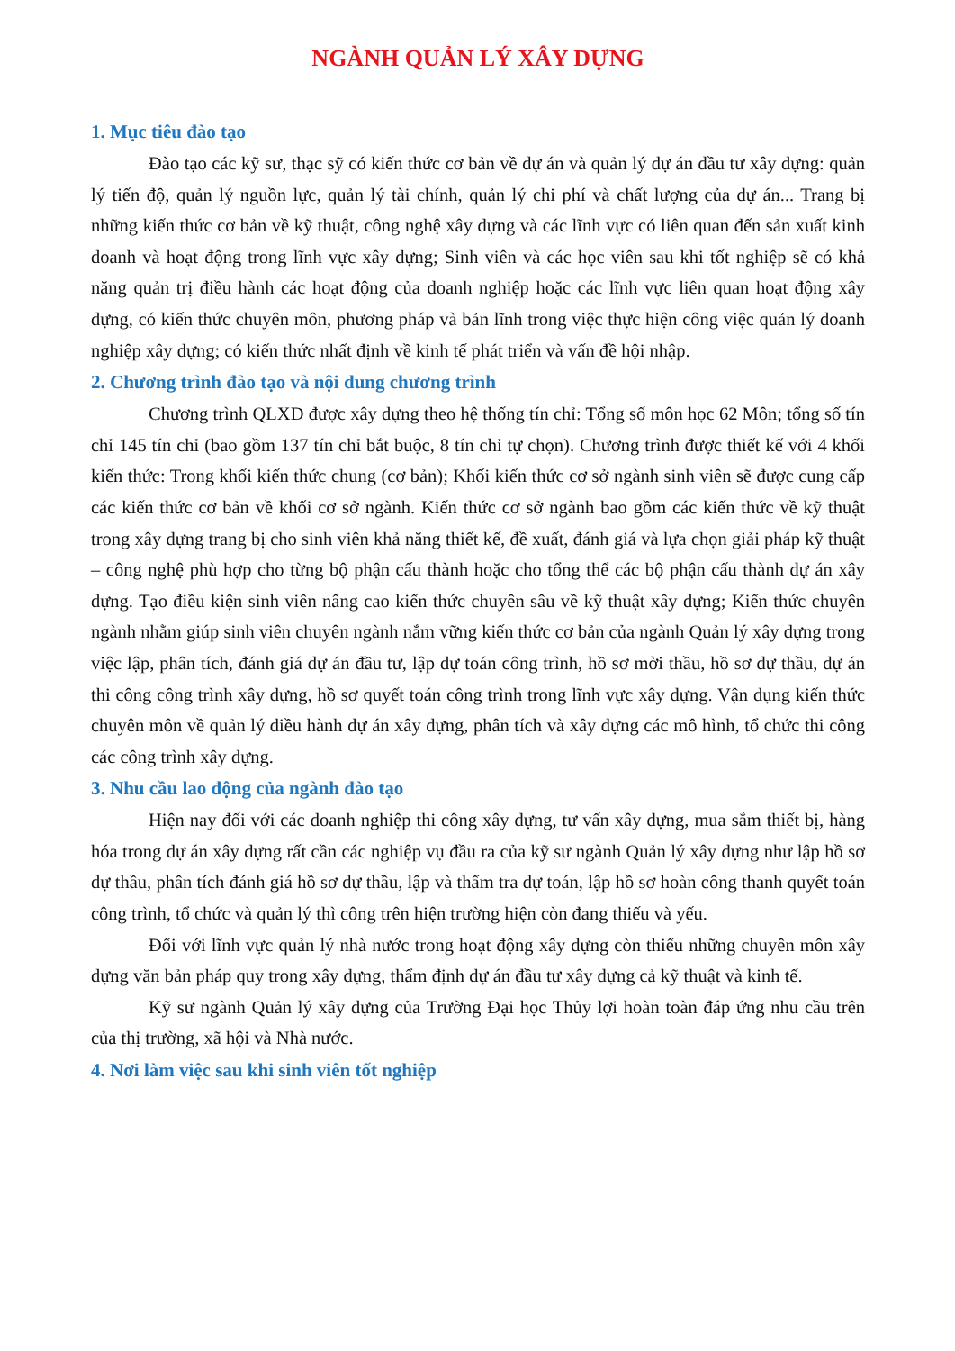NGÀNH QUẢN LÝ XÂY DỰNG
1. Mục tiêu đào tạo
Đào tạo các kỹ sư, thạc sỹ có kiến thức cơ bản về dự án và quản lý dự án đầu tư xây dựng: quản lý tiến độ, quản lý nguồn lực, quản lý tài chính, quản lý chi phí và chất lượng của dự án... Trang bị những kiến thức cơ bản về kỹ thuật, công nghệ xây dựng và các lĩnh vực có liên quan đến sản xuất kinh doanh và hoạt động trong lĩnh vực xây dựng; Sinh viên và các học viên sau khi tốt nghiệp sẽ có khả năng quản trị điều hành các hoạt động của doanh nghiệp hoặc các lĩnh vực liên quan hoạt động xây dựng, có kiến thức chuyên môn, phương pháp và bản lĩnh trong việc thực hiện công việc quản lý doanh nghiệp xây dựng; có kiến thức nhất định về kinh tế phát triển và vấn đề hội nhập.
2. Chương trình đào tạo và nội dung chương trình
Chương trình QLXD được xây dựng theo hệ thống tín chỉ: Tổng số môn học 62 Môn; tổng số tín chỉ 145 tín chỉ (bao gồm 137 tín chỉ bắt buộc, 8 tín chỉ tự chọn). Chương trình được thiết kế với 4 khối kiến thức: Trong khối kiến thức chung (cơ bản); Khối kiến thức cơ sở ngành sinh viên sẽ được cung cấp các kiến thức cơ bản về khối cơ sở ngành. Kiến thức cơ sở ngành bao gồm các kiến thức về kỹ thuật trong xây dựng trang bị cho sinh viên khả năng thiết kế, đề xuất, đánh giá và lựa chọn giải pháp kỹ thuật – công nghệ phù hợp cho từng bộ phận cấu thành hoặc cho tổng thể các bộ phận cấu thành dự án xây dựng. Tạo điều kiện sinh viên nâng cao kiến thức chuyên sâu về kỹ thuật xây dựng; Kiến thức chuyên ngành nhằm giúp sinh viên chuyên ngành nắm vững kiến thức cơ bản của ngành Quản lý xây dựng trong việc lập, phân tích, đánh giá dự án đầu tư, lập dự toán công trình, hồ sơ mời thầu, hồ sơ dự thầu, dự án thi công công trình xây dựng, hồ sơ quyết toán công trình trong lĩnh vực xây dựng. Vận dụng kiến thức chuyên môn về quản lý điều hành dự án xây dựng, phân tích và xây dựng các mô hình, tổ chức thi công các công trình xây dựng.
3. Nhu cầu lao động của ngành đào tạo
Hiện nay đối với các doanh nghiệp thi công xây dựng, tư vấn xây dựng, mua sắm thiết bị, hàng hóa trong dự án xây dựng rất cần các nghiệp vụ đầu ra của kỹ sư ngành Quản lý xây dựng như lập hồ sơ dự thầu, phân tích đánh giá hồ sơ dự thầu, lập và thẩm tra dự toán, lập hồ sơ hoàn công thanh quyết toán công trình, tổ chức và quản lý thì công trên hiện trường hiện còn đang thiếu và yếu.
Đối với lĩnh vực quản lý nhà nước trong hoạt động xây dựng còn thiếu những chuyên môn xây dựng văn bản pháp quy trong xây dựng, thẩm định dự án đầu tư xây dựng cả kỹ thuật và kinh tế.
Kỹ sư ngành Quản lý xây dựng của Trường Đại học Thủy lợi hoàn toàn đáp ứng nhu cầu trên của thị trường, xã hội và Nhà nước.
4. Nơi làm việc sau khi sinh viên tốt nghiệp